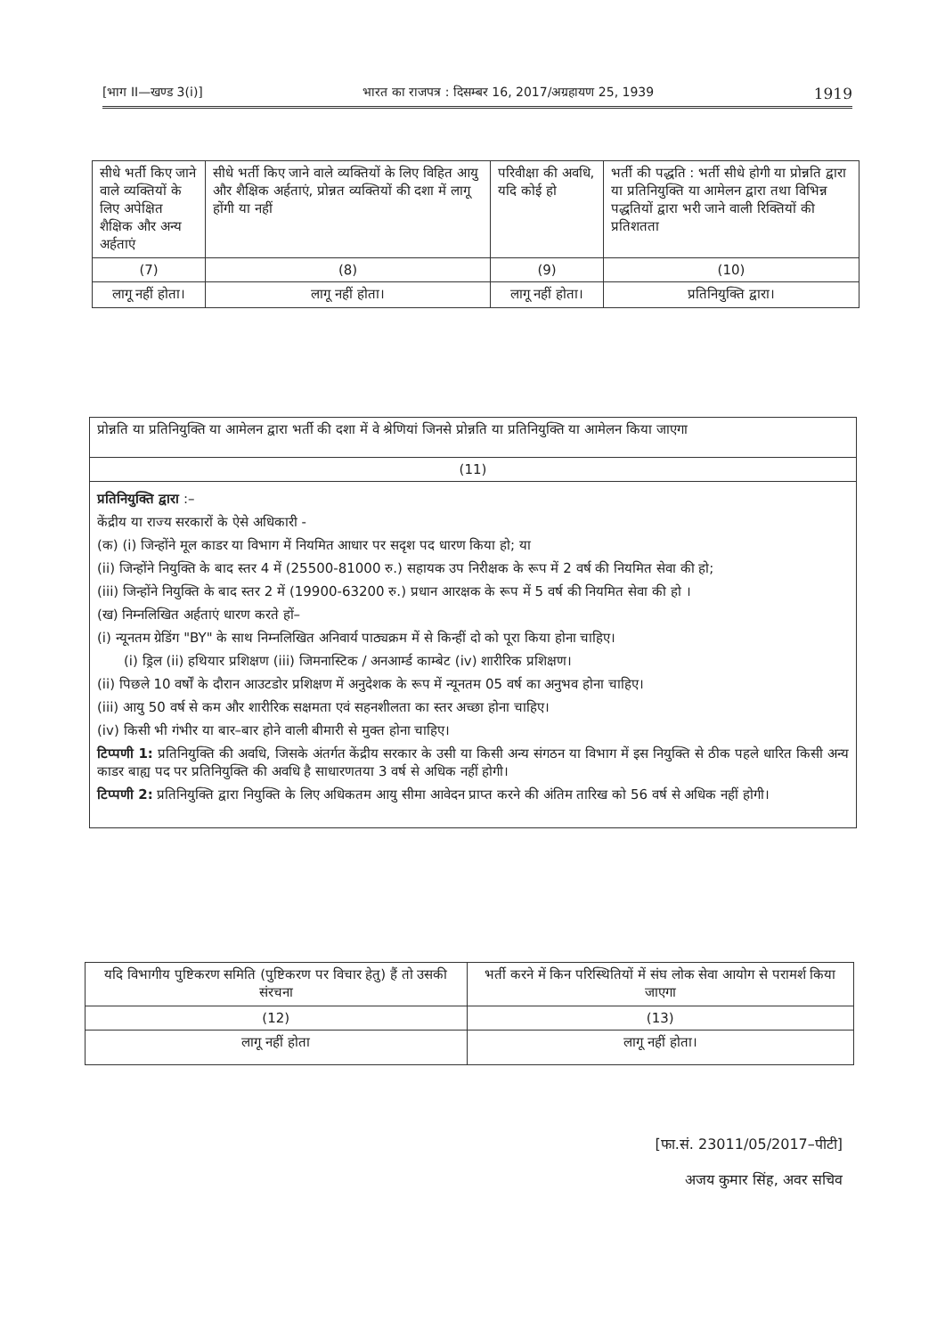[भाग II—खण्ड 3(i)] भारत का राजपत्र : दिसम्बर 16, 2017/अग्रहायण 25, 1939 1919
| सीधे भर्ती किए जाने वाले व्यक्तियों के लिए अपेक्षित शैक्षिक और अन्य अर्हताएं | सीधे भर्ती किए जाने वाले व्यक्तियों के लिए विहित आयु और शैक्षिक अर्हताएं, प्रोन्नत व्यक्तियों की दशा में लागू होंगी या नहीं | परिवीक्षा की अवधि, यदि कोई हो | भर्ती की पद्धति : भर्ती सीधे होगी या प्रोन्नति द्वारा या प्रतिनियुक्ति या आमेलन द्वारा तथा विभिन्न पद्धतियों द्वारा भरी जाने वाली रिक्तियों की प्रतिशतता |
| --- | --- | --- | --- |
| (7) | (8) | (9) | (10) |
| लागू नहीं होता। | लागू नहीं होता। | लागू नहीं होता। | प्रतिनियुक्ति द्वारा। |
| प्रोन्नति या प्रतिनियुक्ति या आमेलन द्वारा भर्ती की दशा में वे श्रेणियां जिनसे प्रोन्नति या प्रतिनियुक्ति या आमेलन किया जाएगा |
| --- |
| (11) |
| प्रतिनियुक्ति द्वारा :– केंद्रीय या राज्य सरकारों के ऐसे अधिकारी - (क) (i) जिन्होंने मूल काडर या विभाग में नियमित आधार पर सदृश पद धारण किया हो; या (ii) जिन्होंने नियुक्ति के बाद स्तर 4 में (25500-81000 रु.) सहायक उप निरीक्षक के रूप में 2 वर्ष की नियमित सेवा की हो; (iii) जिन्होंने नियुक्ति के बाद स्तर 2 में (19900-63200 रु.) प्रधान आरक्षक के रूप में 5 वर्ष की नियमित सेवा की हो । (ख) निम्नलिखित अर्हताएं धारण करते हों– (i) न्यूनतम ग्रेडिंग "BY" के साथ निम्नलिखित अनिवार्य पाठ्यक्रम में से किन्हीं दो को पूरा किया होना चाहिए। (i) ड्रिल (ii) हथियार प्रशिक्षण (iii) जिमनास्टिक / अनआर्म्ड काम्बेट (iv) शारीरिक प्रशिक्षण। (ii) पिछले 10 वर्षों के दौरान आउटडोर प्रशिक्षण में अनुदेशक के रूप में न्यूनतम 05 वर्ष का अनुभव होना चाहिए। (iii) आयु 50 वर्ष से कम और शारीरिक सक्षमता एवं सहनशीलता का स्तर अच्छा होना चाहिए। (iv) किसी भी गंभीर या बार–बार होने वाली बीमारी से मुक्त होना चाहिए। टिप्पणी 1: प्रतिनियुक्ति की अवधि, जिसके अंतर्गत केंद्रीय सरकार के उसी या किसी अन्य संगठन या विभाग में इस नियुक्ति से ठीक पहले धारित किसी अन्य काडर बाह्य पद पर प्रतिनियुक्ति की अवधि है साधारणतया 3 वर्ष से अधिक नहीं होगी। टिप्पणी 2: प्रतिनियुक्ति द्वारा नियुक्ति के लिए अधिकतम आयु सीमा आवेदन प्राप्त करने की अंतिम तारिख को 56 वर्ष से अधिक नहीं होगी। |
| यदि विभागीय पुष्टिकरण समिति (पुष्टिकरण पर विचार हेतु) हैं तो उसकी संरचना | भर्ती करने में किन परिस्थितियों में संघ लोक सेवा आयोग से परामर्श किया जाएगा |
| --- | --- |
| (12) | (13) |
| लागू नहीं होता | लागू नहीं होता। |
[फा.सं. 23011/05/2017–पीटी]
अजय कुमार सिंह, अवर सचिव